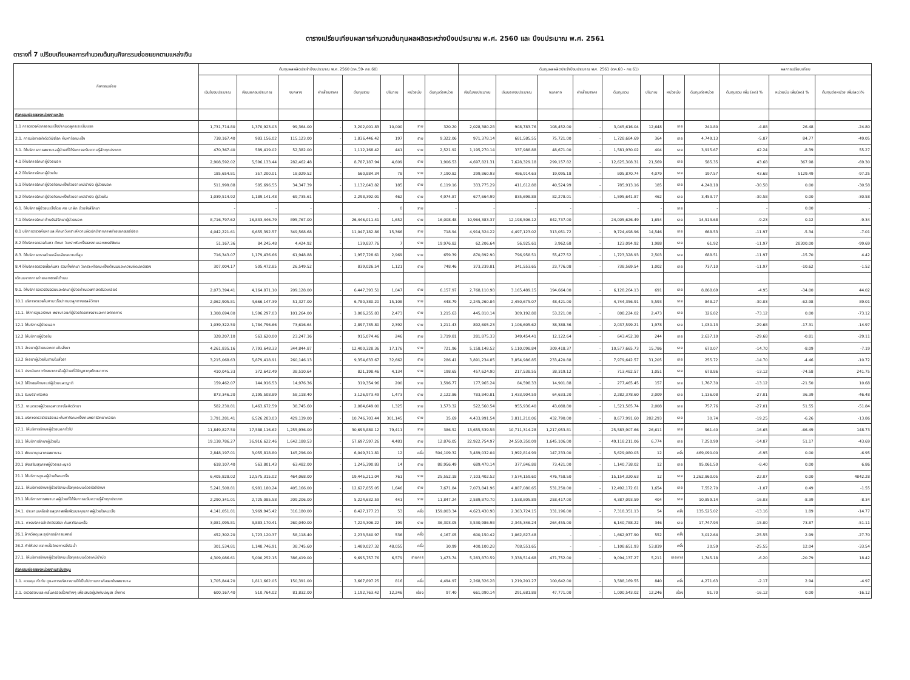ตารางเปรียบเทียบผลการคำนวณต้นทุนผลผลิตระหว่างปีงบประมาณ พ.ศ. 2560 และ ปีงบประมาณ พ.ศ. 2561
ตารางที่ 7 เปรียบเทียบผลการคำนวณต้นทุนกิจกรรมย่อยแยกตามแหล่งเงิน
| กิจกรรมย่อย | ต้นทุนผลผลิตประจำปีงบประมาณ พ.ศ. 2560 (ตค.59- กย.60) | | | | | | | | ต้นทุนผลผลิตประจำปีงบประมาณ พ.ศ. 2561 (ตค.60 - กย.61) | | | | | | | | ผลการเปรียบเทียบ | | |
| --- | --- | --- | --- | --- | --- | --- | --- | --- | --- | --- | --- | --- | --- | --- | --- | --- | --- | --- | --- |
| | เงินในงบประมาณ | เงินนอกงบประมาณ | งบกลาง | ค่าเสื่อมราคา | ต้นทุนรวม | ปริมาณ | หน่วยนับ | ต้นทุนต่อหน่วย | เงินในงบประมาณ | เงินนอกงบประมาณ | งบกลาง | ค่าเสื่อมราคา | ต้นทุนรวม | ปริมาณ | หน่วยนับ | ต้นทุนต่อหน่วย | ต้นทุนรวม เพิ่ม (ลด) % | หน่วยนับ เพิ่ม(ลด) % | ต้นทุนต่อหน่วย เพิ่ม(ลด)% |
| กิจกรรมย่อยของหน่วยงานหลัก | | | | | | | | | | | | | | | | | | | |
| 1.1 การตรวจคัดกรองมะเร็งปากมดลูกระยะเริ่มแรก | 1,731,714.80 | 1,370,923.03 | 99,364.00 | - | 3,202,001.83 | 10,000 | ราย | 320.20 | 2,028,380.28 | 908,783.76 | 108,452.00 | - | 3,045,616.04 | 12,648 | ราย | 240.80 | -4.88 | 26.48 | -24.80 |
| 2.1. การบริการผ่าตัดวินิจโรค ค้นหาโรคมะเร็ง | 738,167.40 | 983,156.02 | 115,123.00 | - | 1,836,446.42 | 197 | ราย | 9,322.06 | 971,378.14 | 681,585.55 | 75,721.00 | - | 1,728,684.69 | 364 | ราย | 4,749.13 | -5.87 | 84.77 | -49.05 |
| 3.1. ให้บริการการพยาบาลผู้ป่วยที่ได้รับการระงับความรู้สึกทุกประเภท | 470,367.40 | 589,419.02 | 52,382.00 | - | 1,112,168.42 | 441 | ราย | 2,521.92 | 1,195,270.14 | 337,988.88 | 48,671.00 | - | 1,581,930.02 | 404 | ราย | 3,915.67 | 42.24 | -8.39 | 55.27 |
| 4.1 ให้บริการรักษาผู้ป่วยนอก | 2,908,592.02 | 5,596,133.44 | 282,462.48 | - | 8,787,187.94 | 4,609 | ราย | 1,906.53 | 4,697,821.31 | 7,628,329.18 | 299,157.82 | - | 12,625,308.31 | 21,569 | ราย | 585.35 | 43.68 | 367.98 | -69.30 |
| 4.2 ให้บริการรักษาผู้ป่วยใน | 185,654.81 | 357,200.01 | 18,029.52 | - | 560,884.34 | 78 | ราย | 7,190.82 | 299,860.93 | 486,914.63 | 19,095.18 | - | 805,870.74 | 4,079 | ราย | 197.57 | 43.68 | 5129.49 | -97.25 |
| 5.1 ให้บริการรักษาผู้ป่วยโรคมะเร็งด้วยยาเคมีบำบัด ผู้ป่วยนอก | 511,999.88 | 585,696.55 | 34,347.39 | - | 1,132,043.82 | 185 | ราย | 6,119.16 | 333,775.29 | 411,612.88 | 40,524.99 | - | 785,913.16 | 185 | ราย | 4,248.18 | -30.58 | 0.00 | -30.58 |
| 5.2 ให้บริการรักษาผู้ป่วยโรคมะเร็งด้วยยาเคมีบำบัด ผู้ป่วยใน | 1,039,514.92 | 1,189,141.48 | 69,735.61 | - | 2,298,392.01 | 462 | ราย | 4,974.87 | 677,664.99 | 835,698.88 | 82,278.01 | - | 1,595,641.87 | 462 | ราย | 3,453.77 | -30.58 | 0.00 | -30.58 |
| 6.1. ให้บริการผู้ป่วยมะเร็งโดย ศอ นาสิก ด้วยรังสีรักษา | - | - | - | | - | 0 | ราย | - | - | - | - | | - | - | ราย | - | - | 0.00 | - |
| 7.1 ให้บริการรักษาด้านรังสีรักษาผู้ป่วยนอก | 8,716,797.62 | 16,833,446.79 | 895,767.00 | - | 26,446,011.41 | 1,652 | ราย | 16,008.48 | 10,964,383.37 | 12,198,506.12 | 842,737.00 | - | 24,005,626.49 | 1,654 | ราย | 14,513.68 | -9.23 | 0.12 | -9.34 |
| 8.1 บริการตรวจค้นหาและศึกษาวิเคราะห์ความผิดปกติจากภาพถ่ายเอกซเรย์ปอด | 4,042,221.61 | 6,655,392.57 | 349,568.68 | - | 11,047,182.86 | 15,366 | ราย | 718.94 | 4,914,324.22 | 4,497,123.02 | 313,051.72 | - | 9,724,498.96 | 14,546 | ราย | 668.53 | -11.97 | -5.34 | -7.01 |
| 8.2 ให้บริการตรวจค้นหา ศึกษา วิเคราะห์มะเร็งของงานเอกซเรย์พิเศษ | 51,167.36 | 84,245.48 | 4,424.92 | - | 139,837.76 | 7 | ราย | 19,976.82 | 62,206.64 | 56,925.61 | 3,962.68 | - | 123,094.92 | 1,988 | ราย | 61.92 | -11.97 | 28300.00 | -99.69 |
| 8.3. ให้บริการตรวจด้วยคลื่นเสียงความถี่สูง | 716,343.07 | 1,179,436.66 | 61,948.88 | - | 1,957,728.61 | 2,969 | ราย | 659.39 | 870,892.90 | 796,958.51 | 55,477.52 | - | 1,723,328.93 | 2,503 | ราย | 688.51 | -11.97 | -15.70 | 4.42 |
| 8.4 ให้บริการตรวจเพื่อค้นหา รวมทั้งศึกษา วิเคราะห์โรคมะเร็งเต้านมและความผิดปกติของ | 307,004.17 | 505,472.85 | 26,549.52 | - | 839,026.54 | 1,121 | ราย | 748.46 | 373,239.81 | 341,553.65 | 23,776.08 | - | 738,569.54 | 1,002 | ราย | 737.10 | -11.97 | -10.62 | -1.52 |
| เต้านมจากการถ่ายเอกซเรย์เต้านม | | | | | | | | | | | | | | | | | | | |
| 9.1. ให้บริการตรวจวินิจฉัยและรักษาผู้ป่วยด้านเวชศาสตร์นิวเคลียร์ | 2,073,394.41 | 4,164,871.10 | 209,128.00 | - | 6,447,393.51 | 1,047 | ราย | 6,157.97 | 2,768,110.98 | 3,165,489.15 | 194,664.00 | - | 6,128,264.13 | 691 | ราย | 8,868.69 | -4.95 | -34.00 | 44.02 |
| 10.1 บริการตรวจค้นหามะเร็งปากมดลูกทางเซลล์วิทยา | 2,062,905.81 | 4,666,147.39 | 51,327.00 | - | 6,780,380.20 | 15,108 | ราย | 448.79 | 2,245,260.84 | 2,450,675.07 | 48,421.00 | - | 4,744,356.91 | 5,593 | ราย | 848.27 | -30.03 | -62.98 | 89.01 |
| 11.1. ให้การดูแลรักษา พยาบาลแก่ผู้ป่วยโดยทางยาและทางหัตถการ | 1,308,694.80 | 1,596,297.03 | 101,264.00 | - | 3,006,255.83 | 2,473 | ราย | 1,215.63 | 445,810.14 | 309,192.88 | 53,221.00 | - | 808,224.02 | 2,473 | ราย | 326.82 | -73.12 | 0.00 | -73.12 |
| 12.1 ให้บริการผู้ป่วยนอก | 1,039,322.50 | 1,784,796.66 | 73,616.64 | - | 2,897,735.80 | 2,392 | ราย | 1,211.43 | 892,605.23 | 1,106,605.62 | 38,388.36 | - | 2,037,599.21 | 1,978 | ราย | 1,030.13 | -29.68 | -17.31 | -14.97 |
| 12.2 ให้บริการผู้ป่วยใน | 328,207.10 | 563,620.00 | 23,247.36 | - | 915,074.46 | 246 | ราย | 3,719.81 | 281,875.33 | 349,454.41 | 12,122.64 | - | 643,452.38 | 244 | ราย | 2,637.10 | -29.68 | -0.81 | -29.11 |
| 13.1 จ่ายยาผู้ป่วยนอกตามใบสั่งยา | 4,261,835.16 | 7,793,648.33 | 344,844.87 | - | 12,400,328.36 | 17,176 | ราย | 721.96 | 5,158,148.52 | 5,110,098.84 | 309,418.37 | - | 10,577,665.73 | 15,786 | ราย | 670.07 | -14.70 | -8.09 | -7.19 |
| 13.2 จ่ายยาผู้ป่วยในตามใบสั่งยา | 3,215,068.63 | 5,879,418.91 | 260,146.13 | - | 9,354,633.67 | 32,662 | ราย | 286.41 | 3,891,234.85 | 3,854,986.85 | 233,420.88 | - | 7,979,642.57 | 31,205 | ราย | 255.72 | -14.70 | -4.46 | -10.72 |
| 14.1 ประเมินภาวะโภชนาการในผู้ป่วยที่มีปัญหาทุพโภชนาการ | 410,045.33 | 372,642.49 | 38,510.64 | - | 821,198.46 | 4,134 | ราย | 198.65 | 457,624.90 | 217,538.55 | 38,319.12 | - | 713,482.57 | 1,051 | ราย | 678.86 | -13.12 | -74.58 | 241.75 |
| 14.2 ให้โภชนศึกษาแก่ผู้ป่วยและญาติ | 159,462.07 | 144,916.53 | 14,976.36 | - | 319,354.96 | 200 | ราย | 1,596.77 | 177,965.24 | 84,598.33 | 14,901.88 | - | 277,465.45 | 157 | ราย | 1,767.30 | -13.12 | -21.50 | 10.68 |
| 15.1 รับบริจาคโลหิต | 873,346.20 | 2,195,508.89 | 58,118.40 | - | 3,126,973.49 | 1,473 | ราย | 2,122.86 | 783,840.81 | 1,433,904.59 | 64,633.20 | - | 2,282,378.60 | 2,009 | ราย | 1,136.08 | -27.01 | 36.39 | -46.48 |
| 15.2. งานตรวจผู้ป่วยเฉพาะทางโลหิตวิทยา | 582,230.81 | 1,463,672.59 | 38,745.60 | - | 2,084,649.00 | 1,325 | ราย | 1,573.32 | 522,560.54 | 955,936.40 | 43,088.80 | - | 1,521,585.74 | 2,008 | ราย | 757.76 | -27.01 | 51.55 | -51.84 |
| 16.1.บริการตรวจวินิจฉัยและค้นหาโรคมะเร็งงานพยาธิวิทยาคลินิค | 3,791,281.41 | 6,526,283.03 | 429,139.00 | - | 10,746,703.44 | 301,145 | ราย | 35.69 | 4,433,991.54 | 3,811,210.06 | 432,790.00 | - | 8,677,991.60 | 282,293 | ราย | 30.74 | -19.25 | -6.26 | -13.86 |
| 17.1. ให้บริการรักษาผู้ป่วยนอกทั่วไป | 11,849,827.50 | 17,588,116.62 | 1,255,936.00 | - | 30,693,880.12 | 79,411 | ราย | 386.52 | 13,655,539.58 | 10,711,314.28 | 1,217,053.81 | - | 25,583,907.66 | 26,611 | ราย | 961.40 | -16.65 | -66.49 | 148.73 |
| 18.1 ให้บริการรักษาผู้ป่วยใน | 19,138,786.27 | 36,916,622.46 | 1,642,188.53 | - | 57,697,597.26 | 4,481 | ราย | 12,876.05 | 22,922,754.97 | 24,550,350.09 | 1,645,106.00 | - | 49,118,211.06 | 6,774 | ราย | 7,250.99 | -14.87 | 51.17 | -43.69 |
| 19.1 พัฒนาบุคลากรพยาบาล | 2,848,197.01 | 3,055,818.80 | 145,296.00 | - | 6,049,311.81 | 12 | ครั้ง | 504,109.32 | 3,489,032.04 | 1,992,814.99 | 147,233.00 | - | 5,629,080.03 | 12 | ครั้ง | 469,090.00 | -6.95 | 0.00 | -6.95 |
| 20.1 ส่งเสริมสุขภาพผู้ป่วยและญาติ | 618,107.40 | 563,801.43 | 63,482.00 | - | 1,245,390.83 | 14 | ราย | 88,956.49 | 689,470.14 | 377,846.88 | 73,421.00 | - | 1,140,738.02 | 12 | ราย | 95,061.50 | -8.40 | 0.00 | 6.86 |
| 21.1 ให้บริการดูแลผู้ป่วยโรคมะเร็ง | 6,405,828.02 | 12,575,315.02 | 464,068.00 | - | 19,445,211.04 | 761 | ราย | 25,552.18 | 7,103,402.52 | 7,574,159.60 | 476,758.50 | - | 15,154,320.63 | 12 | ราย | 1,262,860.05 | -22.07 | 0.00 | 4842.28 |
| 22.1. ให้บริการรักษาผู้ป่วยโรคมะเร็งทุกระบบด้วยรังสีรักษา | 5,241,508.81 | 6,981,180.24 | 405,166.00 | - | 12,627,855.05 | 1,646 | ราย | 7,671.84 | 7,073,841.96 | 4,887,080.65 | 531,250.00 | - | 12,492,172.61 | 1,654 | ราย | 7,552.70 | -1.07 | 0.49 | -1.55 |
| 23.1.ให้บริการการพยาบาลผู้ป่วยที่ได้รับการระงับความรู้สึกทุกประเภท | 2,290,341.01 | 2,725,085.58 | 209,206.00 | - | 5,224,632.59 | 441 | ราย | 11,847.24 | 2,589,870.70 | 1,538,805.89 | 258,417.00 | - | 4,387,093.59 | 404 | ราย | 10,859.14 | -16.03 | -8.39 | -8.34 |
| 24.1. ประสานเครือข่ายสุขภาพเพื่อพัฒนาคุณภาพผู้ป่วยโรคมะเร็ง | 4,141,051.81 | 3,969,945.42 | 316,180.00 | - | 8,427,177.23 | 53 | ครั้ง | 159,003.34 | 4,623,430.98 | 2,363,724.15 | 331,196.00 | - | 7,318,351.13 | 54 | ครั้ง | 135,525.02 | -13.16 | 1.89 | -14.77 |
| 25.1. การบริการผ่าตัดวินิจโรค ค้นหาโรคมะเร็ง | 3,081,095.81 | 3,883,170.41 | 260,040.00 | - | 7,224,306.22 | 199 | ราย | 36,303.05 | 3,530,986.98 | 2,345,346.24 | 264,455.00 | - | 6,140,788.22 | 346 | ราย | 17,747.94 | -15.00 | 73.87 | -51.11 |
| 26.1.ล้างวัสดุและอุปกรณ์การแพทย์ | 452,302.20 | 1,723,120.37 | 58,118.40 | - | 2,233,540.97 | 536 | ครั้ง | 4,167.05 | 600,150.42 | 1,062,827.48 | - | - | 1,662,977.90 | 552 | ครั้ง | 3,012.64 | -25.55 | 2.99 | -27.70 |
| 26.2.ทำให้ปราศจากเชื้อโดยการนึ่งไอน้ำ | 301,534.81 | 1,148,746.91 | 38,745.60 | - | 1,489,027.32 | 48,055 | ครั้ง | 30.99 | 400,100.28 | 708,551.65 | - | - | 1,108,651.93 | 53,839 | ครั้ง | 20.59 | -25.55 | 12.04 | -33.54 |
| 27.1. ให้บริการรักษาผู้ป่วยโรคมะเร็งทุกระบบด้วยเคมีบำบัด | 4,309,086.61 | 5,000,252.15 | 386,419.00 | - | 9,695,757.76 | 6,579 | รายการ | 1,473.74 | 5,283,870.59 | 3,338,514.68 | 471,752.00 | - | 9,094,137.27 | 5,211 | รายการ | 1,745.18 | -6.20 | -20.79 | 18.42 |
| กิจกรรมย่อยของหน่วยงานสนับสนุน | | | | | | | | | | | | | | | | | | | |
| 1.1. ควบคุม กำกับ ดูแลการบริหารงานให้เป็นไปตามภารกิจของโรงพยาบาล | 1,705,844.20 | 1,811,662.05 | 150,391.00 | - | 3,667,897.25 | 816 | ครั้ง | 4,494.97 | 2,268,326.28 | 1,219,201.27 | 100,642.00 | - | 3,588,169.55 | 840 | ครั้ง | 4,271.63 | -2.17 | 2.94 | -4.97 |
| 2.1. ตรวจสอบและกลั่นกรองเรื่องต่างๆ เพื่อเสนอผู้บังคับบัญชา สั่งการ | 600,167.40 | 510,764.02 | 81,832.00 | - | 1,192,763.42 | 12,246 | เรื่อง | 97.40 | 661,090.14 | 291,681.88 | 47,771.00 | - | 1,000,543.02 | 12,246 | เรื่อง | 81.70 | -16.12 | 0.00 | -16.12 |